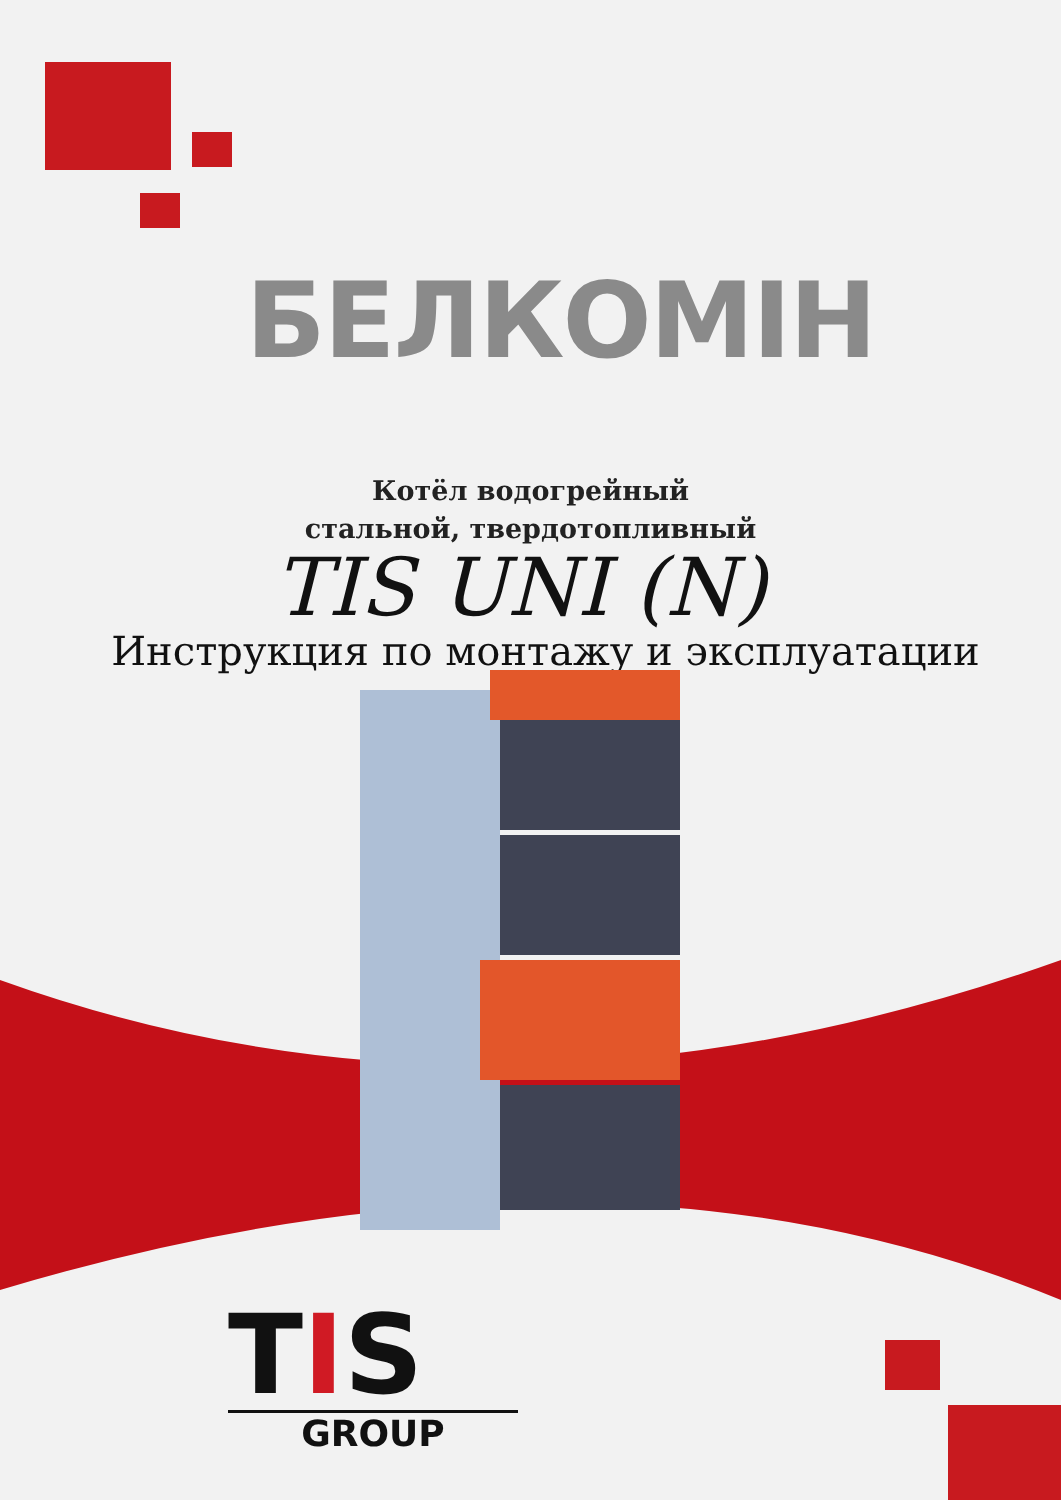БЕЛКОМІН
Котёл водогрейный
стальной, твердотопливный
TIS UNI (N)
Инструкция по монтажу и эксплуатации
TIS
GROUP